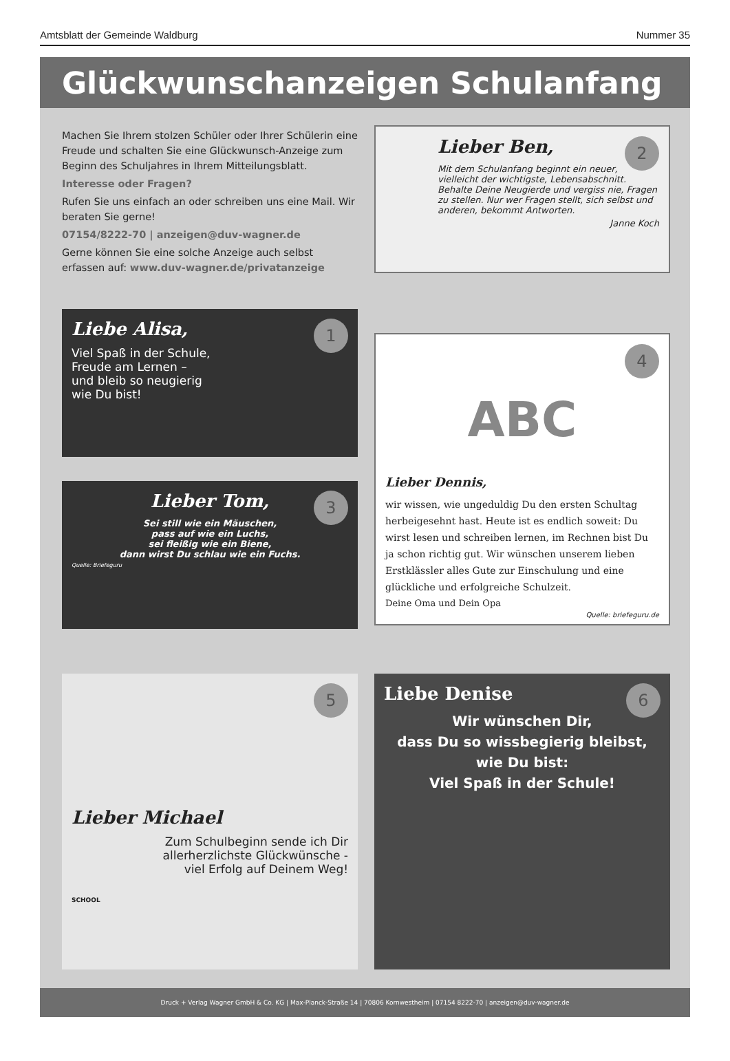Amtsblatt der Gemeinde Waldburg Nummer 35
Glückwunschanzeigen Schulanfang
Machen Sie Ihrem stolzen Schüler oder Ihrer Schülerin eine Freude und schalten Sie eine Glückwunsch-Anzeige zum Beginn des Schuljahres in Ihrem Mitteilungsblatt.
Interesse oder Fragen?
Rufen Sie uns einfach an oder schreiben uns eine Mail. Wir beraten Sie gerne!
07154/8222-70 | anzeigen@duv-wagner.de
Gerne können Sie eine solche Anzeige auch selbst erfassen auf: www.duv-wagner.de/privatanzeige
2
Lieber Ben,
Mit dem Schulanfang beginnt ein neuer, vielleicht der wichtigste, Lebensabschnitt. Behalte Deine Neugierde und vergiss nie, Fragen zu stellen. Nur wer Fragen stellt, sich selbst und anderen, bekommt Antworten.
Janne Koch
1
Liebe Alisa,
Viel Spaß in der Schule,
Freude am Lernen –
und bleib so neugierig
wie Du bist!
3
Lieber Tom,
Sei still wie ein Mäuschen,
pass auf wie ein Luchs,
sei fleißig wie ein Biene,
dann wirst Du schlau wie ein Fuchs.
Quelle: Briefeguru
4
ABC
Lieber Dennis,
wir wissen, wie ungeduldig Du den ersten Schultag herbeigesehnt hast. Heute ist es endlich soweit: Du wirst lesen und schreiben lernen, im Rechnen bist Du ja schon richtig gut. Wir wünschen unserem lieben Erstklässler alles Gute zur Einschulung und eine glückliche und erfolgreiche Schulzeit.
Deine Oma und Dein Opa
Quelle: briefeguru.de
5
Lieber Michael
Zum Schulbeginn sende ich Dir
allerherzlichste Glückwünsche -
viel Erfolg auf Deinem Weg!
SCHOOL
6
Liebe Denise
Wir wünschen Dir,
dass Du so wissbegierig bleibst,
wie Du bist:
Viel Spaß in der Schule!
Druck + Verlag Wagner GmbH & Co. KG | Max-Planck-Straße 14 | 70806 Kornwestheim | 07154 8222-70 | anzeigen@duv-wagner.de